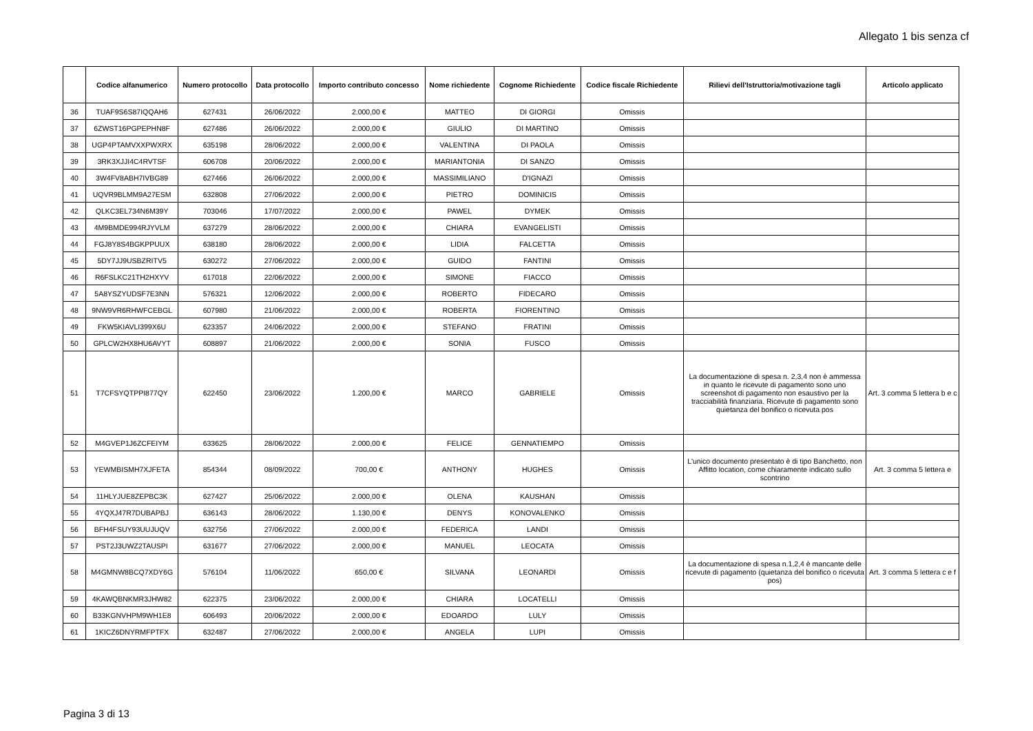Allegato 1 bis senza cf
| | Codice alfanumerico | Numero protocollo | Data protocollo | Importo contributo concesso | Nome richiedente | Cognome Richiedente | Codice fiscale Richiedente | Rilievi dell'Istruttoria/motivazione tagli | Articolo applicato |
| --- | --- | --- | --- | --- | --- | --- | --- | --- | --- |
| 36 | TUAF9S6S87IQQAH6 | 627431 | 26/06/2022 | 2.000,00 € | MATTEO | DI GIORGI | Omissis | | |
| 37 | 6ZWST16PGPEPHN8F | 627486 | 26/06/2022 | 2.000,00 € | GIULIO | DI MARTINO | Omissis | | |
| 38 | UGP4PTAMVXXPWXRX | 635198 | 28/06/2022 | 2.000,00 € | VALENTINA | DI PAOLA | Omissis | | |
| 39 | 3RK3XJJI4C4RVTSF | 606708 | 20/06/2022 | 2.000,00 € | MARIANTONIA | DI SANZO | Omissis | | |
| 40 | 3W4FV8ABH7IVBG89 | 627466 | 26/06/2022 | 2.000,00 € | MASSIMILIANO | D'IGNAZI | Omissis | | |
| 41 | UQVR9BLMM9A27ESM | 632808 | 27/06/2022 | 2.000,00 € | PIETRO | DOMINICIS | Omissis | | |
| 42 | QLKC3EL734N6M39Y | 703046 | 17/07/2022 | 2.000,00 € | PAWEL | DYMEK | Omissis | | |
| 43 | 4M9BMDE994RJYVLM | 637279 | 28/06/2022 | 2.000,00 € | CHIARA | EVANGELISTI | Omissis | | |
| 44 | FGJ8Y8S4BGKPPUUX | 638180 | 28/06/2022 | 2.000,00 € | LIDIA | FALCETTA | Omissis | | |
| 45 | 5DY7JJ9USBZRITV5 | 630272 | 27/06/2022 | 2.000,00 € | GUIDO | FANTINI | Omissis | | |
| 46 | R6FSLKC21TH2HXYV | 617018 | 22/06/2022 | 2.000,00 € | SIMONE | FIACCO | Omissis | | |
| 47 | 5A8YSZYUDSF7E3NN | 576321 | 12/06/2022 | 2.000,00 € | ROBERTO | FIDECARO | Omissis | | |
| 48 | 9NW9VR6RHWFCEBGL | 607980 | 21/06/2022 | 2.000,00 € | ROBERTA | FIORENTINO | Omissis | | |
| 49 | FKW5KIAVLI399X6U | 623357 | 24/06/2022 | 2.000,00 € | STEFANO | FRATINI | Omissis | | |
| 50 | GPLCW2HX8HU6AVYT | 608897 | 21/06/2022 | 2.000,00 € | SONIA | FUSCO | Omissis | | |
| 51 | T7CFSYQTPPI877QY | 622450 | 23/06/2022 | 1.200,00 € | MARCO | GABRIELE | Omissis | La documentazione di spesa n. 2,3,4 non è ammessa in quanto le ricevute di pagamento sono uno screenshot di pagamento non esaustivo per la tracciabilità finanziaria. Ricevute di pagamento sono quietanza del bonifico o ricevuta pos | Art. 3 comma 5 lettera b e c |
| 52 | M4GVEP1J6ZCFEIYM | 633625 | 28/06/2022 | 2.000,00 € | FELICE | GENNATIEMPO | Omissis | | |
| 53 | YEWMBISMH7XJFETA | 854344 | 08/09/2022 | 700,00 € | ANTHONY | HUGHES | Omissis | L'unico documento presentato è di tipo Banchetto, non Affitto location, come chiaramente indicato sullo scontrino | Art. 3 comma 5 lettera e |
| 54 | 11HLYJUE8ZEPBC3K | 627427 | 25/06/2022 | 2.000,00 € | OLENA | KAUSHAN | Omissis | | |
| 55 | 4YQXJ47R7DUBAPBJ | 636143 | 28/06/2022 | 1.130,00 € | DENYS | KONOVALENKO | Omissis | | |
| 56 | BFH4FSUY93UUJUQV | 632756 | 27/06/2022 | 2.000,00 € | FEDERICA | LANDI | Omissis | | |
| 57 | PST2J3UWZ2TAUSPI | 631677 | 27/06/2022 | 2.000,00 € | MANUEL | LEOCATA | Omissis | | |
| 58 | M4GMNW8BCQ7XDY6G | 576104 | 11/06/2022 | 650,00 € | SILVANA | LEONARDI | Omissis | La documentazione di spesa n.1,2,4 è mancante delle ricevute di pagamento (quietanza del bonifico o ricevuta pos) | Art. 3 comma 5 lettera c e f |
| 59 | 4KAWQBNKMR3JHW82 | 622375 | 23/06/2022 | 2.000,00 € | CHIARA | LOCATELLI | Omissis | | |
| 60 | B33KGNVHPM9WH1E8 | 606493 | 20/06/2022 | 2.000,00 € | EDOARDO | LULY | Omissis | | |
| 61 | 1KICZ6DNYRMFPTFX | 632487 | 27/06/2022 | 2.000,00 € | ANGELA | LUPI | Omissis | | |
Pagina 3 di 13